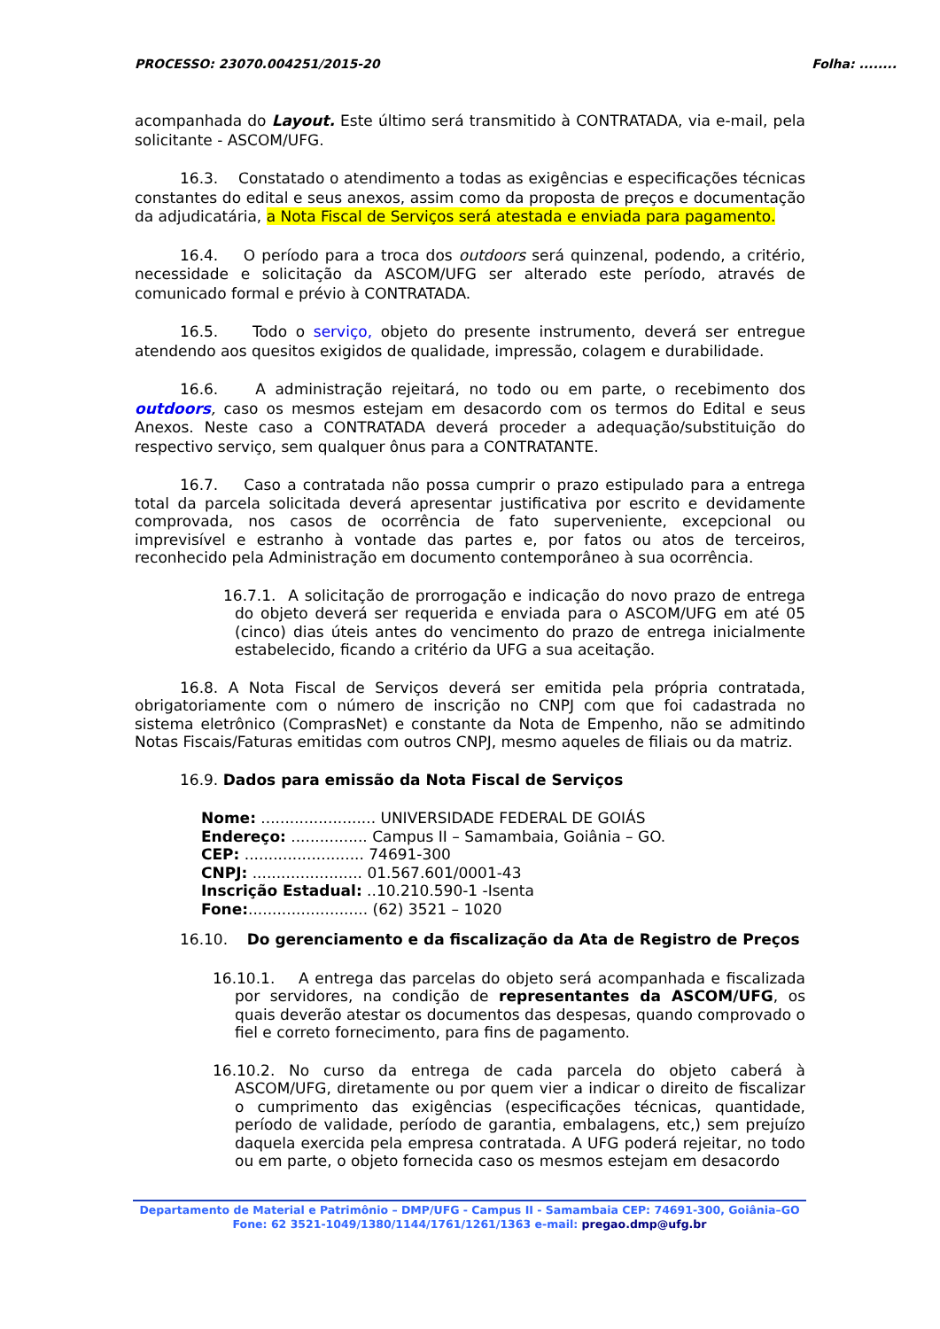PROCESSO: 23070.004251/2015-20 Folha: ........
acompanhada do Layout. Este último será transmitido à CONTRATADA, via e-mail, pela solicitante - ASCOM/UFG.
16.3. Constatado o atendimento a todas as exigências e especificações técnicas constantes do edital e seus anexos, assim como da proposta de preços e documentação da adjudicatária, a Nota Fiscal de Serviços será atestada e enviada para pagamento.
16.4. O período para a troca dos outdoors será quinzenal, podendo, a critério, necessidade e solicitação da ASCOM/UFG ser alterado este período, através de comunicado formal e prévio à CONTRATADA.
16.5. Todo o serviço, objeto do presente instrumento, deverá ser entregue atendendo aos quesitos exigidos de qualidade, impressão, colagem e durabilidade.
16.6. A administração rejeitará, no todo ou em parte, o recebimento dos outdoors, caso os mesmos estejam em desacordo com os termos do Edital e seus Anexos. Neste caso a CONTRATADA deverá proceder a adequação/substituição do respectivo serviço, sem qualquer ônus para a CONTRATANTE.
16.7. Caso a contratada não possa cumprir o prazo estipulado para a entrega total da parcela solicitada deverá apresentar justificativa por escrito e devidamente comprovada, nos casos de ocorrência de fato superveniente, excepcional ou imprevisível e estranho à vontade das partes e, por fatos ou atos de terceiros, reconhecido pela Administração em documento contemporâneo à sua ocorrência.
16.7.1. A solicitação de prorrogação e indicação do novo prazo de entrega do objeto deverá ser requerida e enviada para o ASCOM/UFG em até 05 (cinco) dias úteis antes do vencimento do prazo de entrega inicialmente estabelecido, ficando a critério da UFG a sua aceitação.
16.8. A Nota Fiscal de Serviços deverá ser emitida pela própria contratada, obrigatoriamente com o número de inscrição no CNPJ com que foi cadastrada no sistema eletrônico (ComprasNet) e constante da Nota de Empenho, não se admitindo Notas Fiscais/Faturas emitidas com outros CNPJ, mesmo aqueles de filiais ou da matriz.
16.9. Dados para emissão da Nota Fiscal de Serviços
Nome: ........................ UNIVERSIDADE FEDERAL DE GOIÁS
Endereço: ................ Campus II – Samambaia, Goiânia – GO.
CEP: ......................... 74691-300
CNPJ: ....................... 01.567.601/0001-43
Inscrição Estadual: ..10.210.590-1 -Isenta
Fone:......................... (62) 3521 – 1020
16.10. Do gerenciamento e da fiscalização da Ata de Registro de Preços
16.10.1. A entrega das parcelas do objeto será acompanhada e fiscalizada por servidores, na condição de representantes da ASCOM/UFG, os quais deverão atestar os documentos das despesas, quando comprovado o fiel e correto fornecimento, para fins de pagamento.
16.10.2. No curso da entrega de cada parcela do objeto caberá à ASCOM/UFG, diretamente ou por quem vier a indicar o direito de fiscalizar o cumprimento das exigências (especificações técnicas, quantidade, período de validade, período de garantia, embalagens, etc,) sem prejuízo daquela exercida pela empresa contratada. A UFG poderá rejeitar, no todo ou em parte, o objeto fornecida caso os mesmos estejam em desacordo
Departamento de Material e Patrimônio – DMP/UFG - Campus II - Samambaia CEP: 74691-300, Goiânia–GO
Fone: 62 3521-1049/1380/1144/1761/1261/1363 e-mail: pregao.dmp@ufg.br